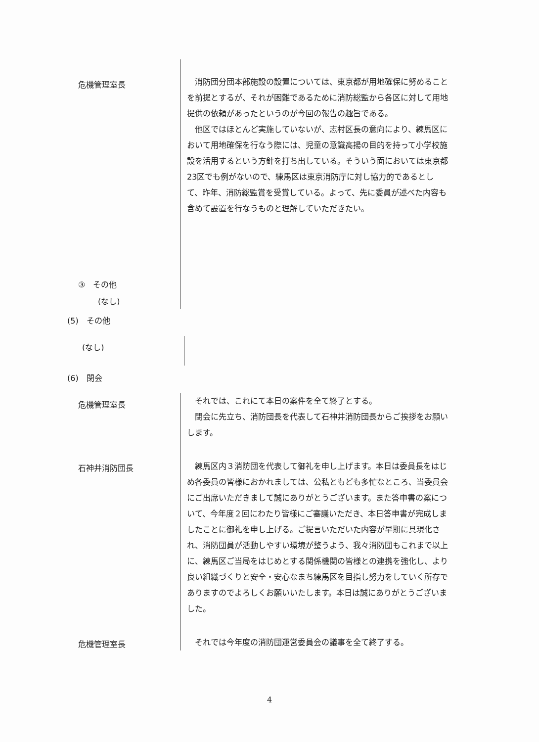危機管理室長
③　その他
(なし)
消防団分団本部施設の設置については、東京都が用地確保に努めることを前提とするが、それが困難であるために消防総監から各区に対して用地提供の依頼があったというのが今回の報告の趣旨である。
他区ではほとんど実施していないが、志村区長の意向により、練馬区において用地確保を行なう際には、児童の意識高揚の目的を持って小学校施設を活用するという方針を打ち出している。そういう面においては東京都23区でも例がないので、練馬区は東京消防庁に対し協力的であるとして、昨年、消防総監賞を受賞している。よって、先に委員が述べた内容も含めて設置を行なうものと理解していただきたい。
(5)　その他
(なし)
(6)　閉会
危機管理室長
それでは、これにて本日の案件を全て終了とする。
閉会に先立ち、消防団長を代表して石神井消防団長からご挨拶をお願いします。
石神井消防団長
練馬区内３消防団を代表して御礼を申し上げます。本日は委員長をはじめ各委員の皆様におかれましては、公私ともども多忙なところ、当委員会にご出席いただきまして誠にありがとうございます。また答申書の案について、今年度２回にわたり皆様にご審議いただき、本日答申書が完成しましたことに御礼を申し上げる。ご提言いただいた内容が早期に具現化され、消防団員が活動しやすい環境が整うよう、我々消防団もこれまで以上に、練馬区ご当局をはじめとする関係機関の皆様との連携を強化し、より良い組織づくりと安全・安心なまち練馬区を目指し努力をしていく所存でありますのでよろしくお願いいたします。本日は誠にありがとうございました。
危機管理室長
それでは今年度の消防団運営委員会の議事を全て終了する。
4